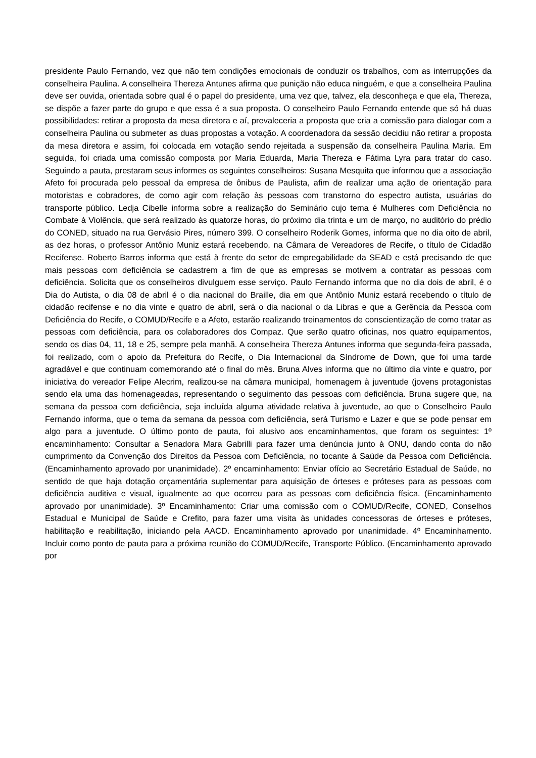presidente Paulo Fernando, vez que não tem condições emocionais de conduzir os trabalhos, com as interrupções da conselheira Paulina. A conselheira Thereza Antunes afirma que punição não educa ninguém, e que a conselheira Paulina deve ser ouvida, orientada sobre qual é o papel do presidente, uma vez que, talvez, ela desconheça e que ela, Thereza, se dispõe a fazer parte do grupo e que essa é a sua proposta. O conselheiro Paulo Fernando entende que só há duas possibilidades: retirar a proposta da mesa diretora e aí, prevaleceria a proposta que cria a comissão para dialogar com a conselheira Paulina ou submeter as duas propostas a votação. A coordenadora da sessão decidiu não retirar a proposta da mesa diretora e assim, foi colocada em votação sendo rejeitada a suspensão da conselheira Paulina Maria. Em seguida, foi criada uma comissão composta por Maria Eduarda, Maria Thereza e Fátima Lyra para tratar do caso. Seguindo a pauta, prestaram seus informes os seguintes conselheiros: Susana Mesquita que informou que a associação Afeto foi procurada pelo pessoal da empresa de ônibus de Paulista, afim de realizar uma ação de orientação para motoristas e cobradores, de como agir com relação às pessoas com transtorno do espectro autista, usuárias do transporte público. Ledja Cibelle informa sobre a realização do Seminário cujo tema é Mulheres com Deficiência no Combate à Violência, que será realizado às quatorze horas, do próximo dia trinta e um de março, no auditório do prédio do CONED, situado na rua Gervásio Pires, número 399. O conselheiro Roderik Gomes, informa que no dia oito de abril, as dez horas, o professor Antônio Muniz estará recebendo, na Câmara de Vereadores de Recife, o título de Cidadão Recifense. Roberto Barros informa que está à frente do setor de empregabilidade da SEAD e está precisando de que mais pessoas com deficiência se cadastrem a fim de que as empresas se motivem a contratar as pessoas com deficiência. Solicita que os conselheiros divulguem esse serviço. Paulo Fernando informa que no dia dois de abril, é o Dia do Autista, o dia 08 de abril é o dia nacional do Braille, dia em que Antônio Muniz estará recebendo o título de cidadão recifense e no dia vinte e quatro de abril, será o dia nacional o da Libras e que a Gerência da Pessoa com Deficiência do Recife, o COMUD/Recife e a Afeto, estarão realizando treinamentos de conscientização de como tratar as pessoas com deficiência, para os colaboradores dos Compaz. Que serão quatro oficinas, nos quatro equipamentos, sendo os dias 04, 11, 18 e 25, sempre pela manhã. A conselheira Thereza Antunes informa que segunda-feira passada, foi realizado, com o apoio da Prefeitura do Recife, o Dia Internacional da Síndrome de Down, que foi uma tarde agradável e que continuam comemorando até o final do mês. Bruna Alves informa que no último dia vinte e quatro, por iniciativa do vereador Felipe Alecrim, realizou-se na câmara municipal, homenagem à juventude (jovens protagonistas sendo ela uma das homenageadas, representando o seguimento das pessoas com deficiência. Bruna sugere que, na semana da pessoa com deficiência, seja incluída alguma atividade relativa à juventude, ao que o Conselheiro Paulo Fernando informa, que o tema da semana da pessoa com deficiência, será Turismo e Lazer e que se pode pensar em algo para a juventude. O último ponto de pauta, foi alusivo aos encaminhamentos, que foram os seguintes: 1º encaminhamento: Consultar a Senadora Mara Gabrilli para fazer uma denúncia junto à ONU, dando conta do não cumprimento da Convenção dos Direitos da Pessoa com Deficiência, no tocante à Saúde da Pessoa com Deficiência. (Encaminhamento aprovado por unanimidade). 2º encaminhamento: Enviar ofício ao Secretário Estadual de Saúde, no sentido de que haja dotação orçamentária suplementar para aquisição de órteses e próteses para as pessoas com deficiência auditiva e visual, igualmente ao que ocorreu para as pessoas com deficiência física. (Encaminhamento aprovado por unanimidade). 3º Encaminhamento: Criar uma comissão com o COMUD/Recife, CONED, Conselhos Estadual e Municipal de Saúde e Crefito, para fazer uma visita às unidades concessoras de órteses e próteses, habilitação e reabilitação, iniciando pela AACD. Encaminhamento aprovado por unanimidade. 4º Encaminhamento. Incluir como ponto de pauta para a próxima reunião do COMUD/Recife, Transporte Público. (Encaminhamento aprovado por